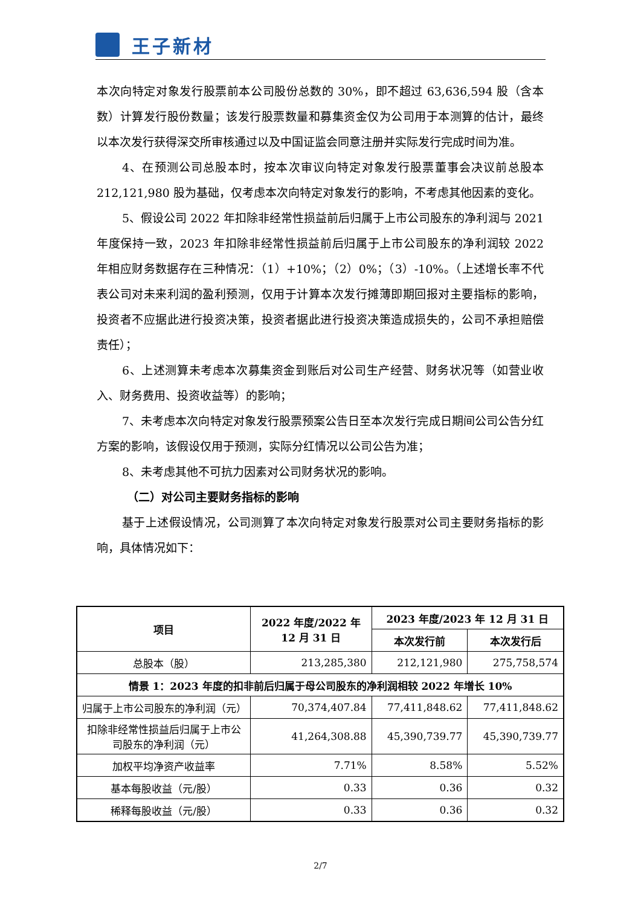王子新材
本次向特定对象发行股票前本公司股份总数的 30%，即不超过 63,636,594 股（含本数）计算发行股份数量；该发行股票数量和募集资金仅为公司用于本测算的估计，最终以本次发行获得深交所审核通过以及中国证监会同意注册并实际发行完成时间为准。
4、在预测公司总股本时，按本次审议向特定对象发行股票董事会决议前总股本 212,121,980 股为基础，仅考虑本次向特定对象发行的影响，不考虑其他因素的变化。
5、假设公司 2022 年扣除非经常性损益前后归属于上市公司股东的净利润与 2021 年度保持一致，2023 年扣除非经常性损益前后归属于上市公司股东的净利润较 2022 年相应财务数据存在三种情况：（1）+10%；（2）0%；（3）-10%。（上述增长率不代表公司对未来利润的盈利预测，仅用于计算本次发行摊薄即期回报对主要指标的影响，投资者不应据此进行投资决策，投资者据此进行投资决策造成损失的，公司不承担赔偿责任）；
6、上述测算未考虑本次募集资金到账后对公司生产经营、财务状况等（如营业收入、财务费用、投资收益等）的影响；
7、未考虑本次向特定对象发行股票预案公告日至本次发行完成日期间公司公告分红方案的影响，该假设仅用于预测，实际分红情况以公司公告为准；
8、未考虑其他不可抗力因素对公司财务状况的影响。
（二）对公司主要财务指标的影响
基于上述假设情况，公司测算了本次向特定对象发行股票对公司主要财务指标的影响，具体情况如下：
| 项目 | 2022 年度/2022 年 12 月 31 日 | 2023 年度/2023 年 12 月 31 日 | |
| --- | --- | --- | --- |
| | | 本次发行前 | 本次发行后 |
| 总股本（股） | 213,285,380 | 212,121,980 | 275,758,574 |
| 情景 1：2023 年度的扣非前后归属于母公司股东的净利润相较 2022 年增长 10% | | | |
| 归属于上市公司股东的净利润（元） | 70,374,407.84 | 77,411,848.62 | 77,411,848.62 |
| 扣除非经常性损益后归属于上市公司股东的净利润（元） | 41,264,308.88 | 45,390,739.77 | 45,390,739.77 |
| 加权平均净资产收益率 | 7.71% | 8.58% | 5.52% |
| 基本每股收益（元/股） | 0.33 | 0.36 | 0.32 |
| 稀释每股收益（元/股） | 0.33 | 0.36 | 0.32 |
2/7